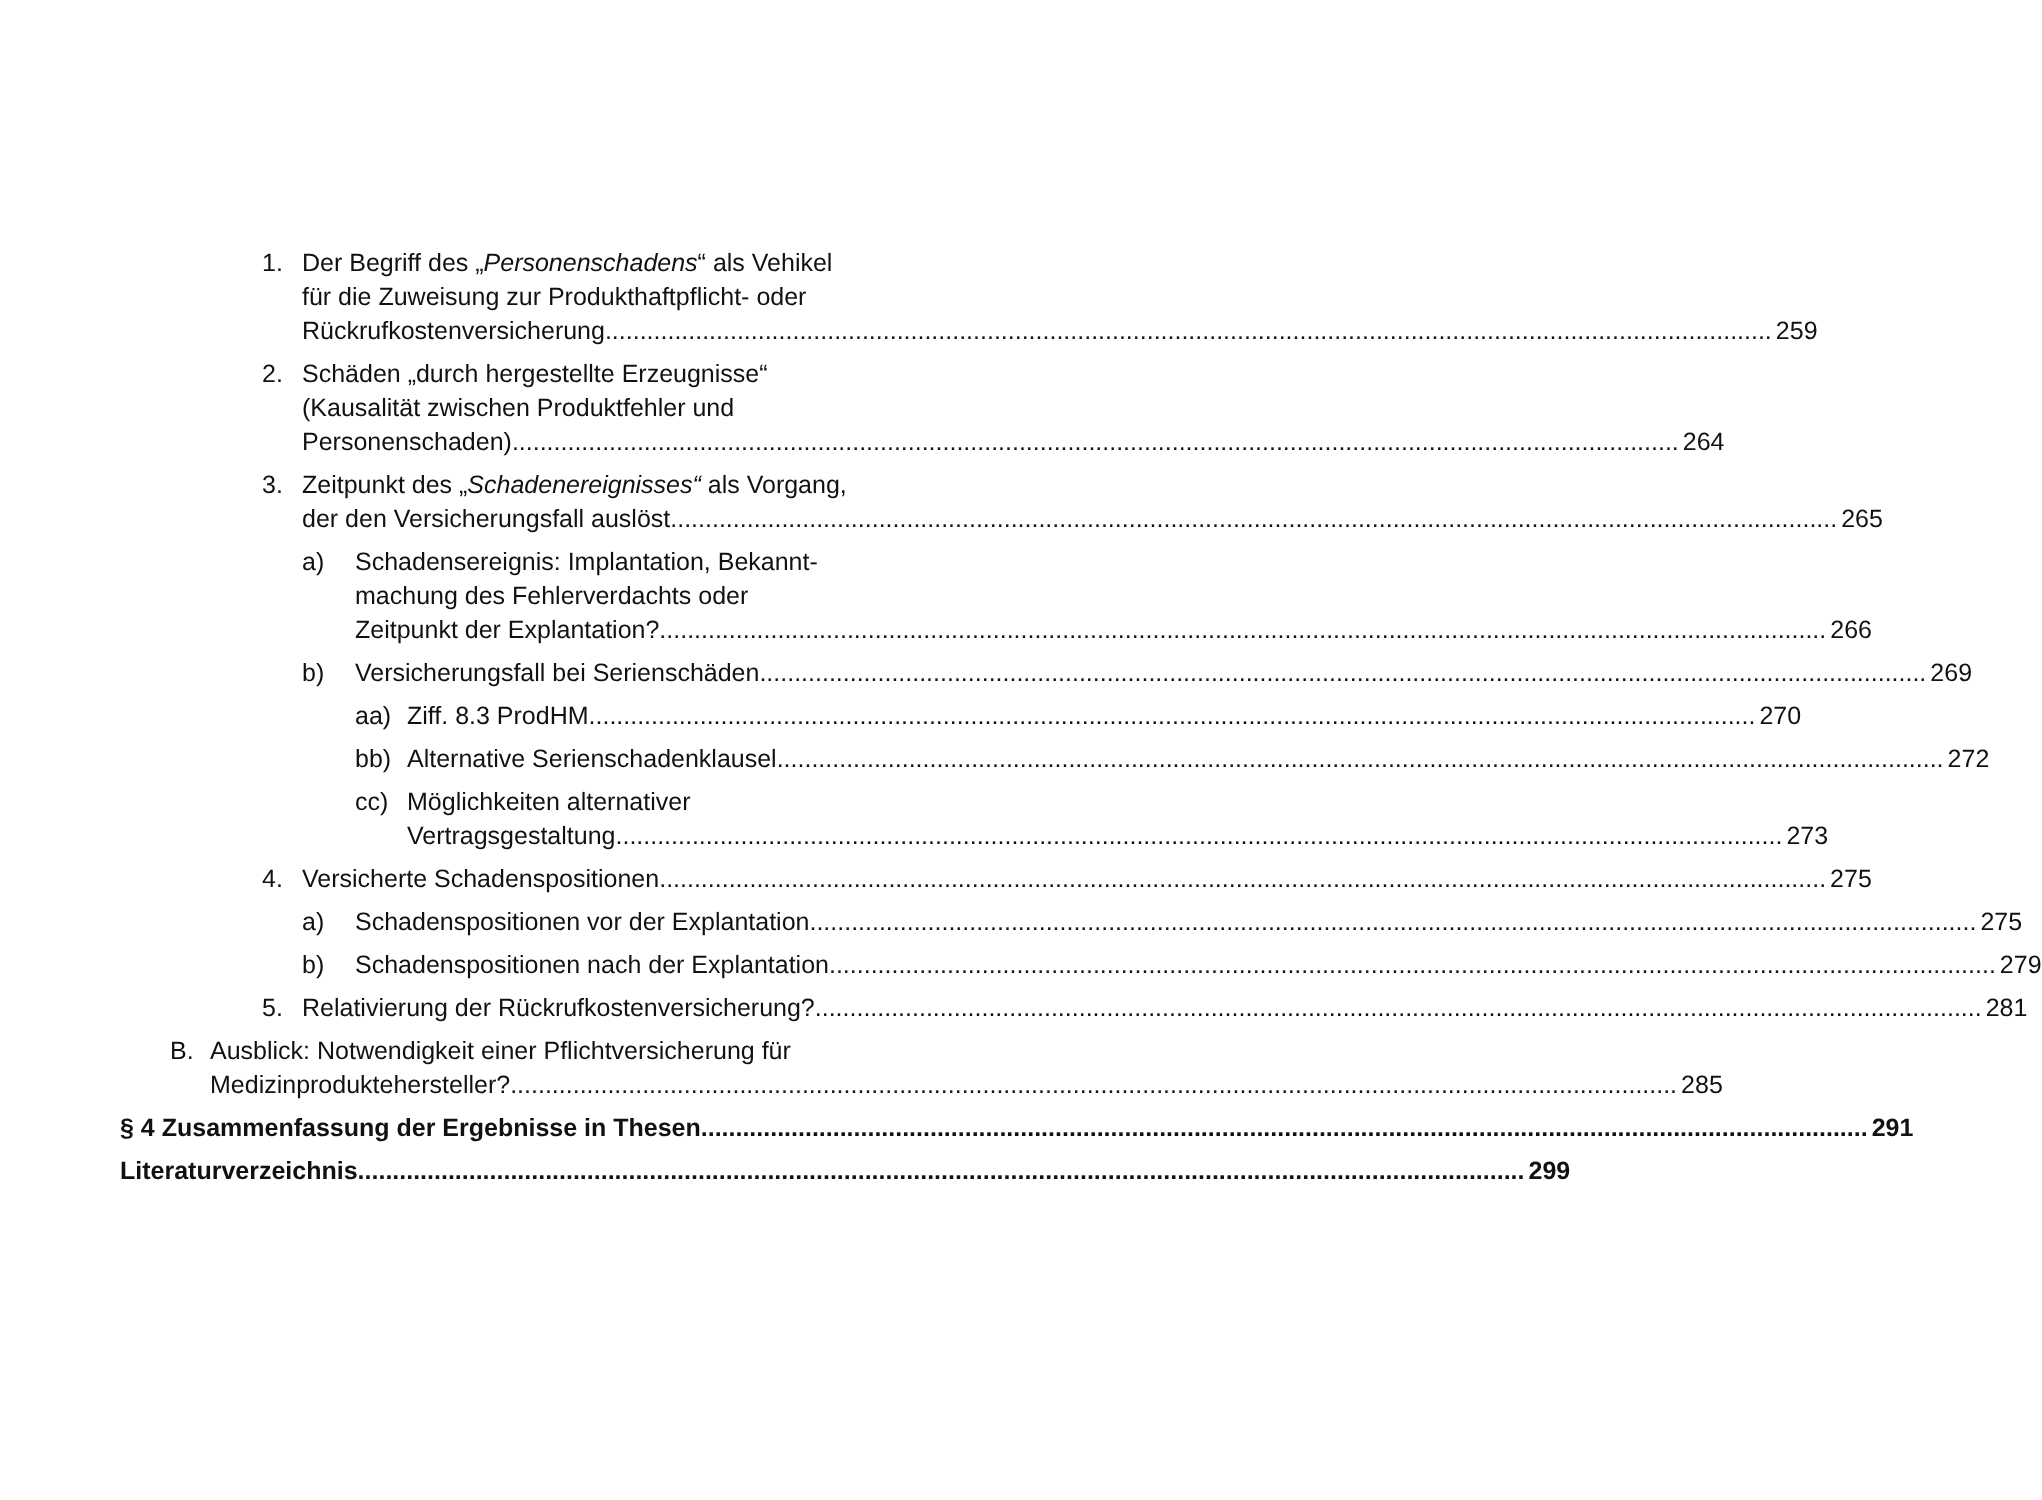1. Der Begriff des „Personenschadens“ als Vehikel
für die Zuweisung zur Produkthaftpflicht- oder
Rückrufkostenversicherung 259
2. Schäden „durch hergestellte Erzeugnisse“
(Kausalität zwischen Produktfehler und
Personenschaden) 264
3. Zeitpunkt des „Schadenereignisses“ als Vorgang,
der den Versicherungsfall auslöst 265
a) Schadensereignis: Implantation, Bekannt-
machung des Fehlerverdachts oder
Zeitpunkt der Explantation? 266
b) Versicherungsfall bei Serienschäden 269
aa) Ziff. 8.3 ProdHM 270
bb) Alternative Serienschadenklausel 272
cc) Möglichkeiten alternativer
Vertragsgestaltung 273
4. Versicherte Schadenspositionen 275
a) Schadenspositionen vor der Explantation 275
b) Schadenspositionen nach der Explantation 279
5. Relativierung der Rückrufkostenversicherung? 281
B. Ausblick: Notwendigkeit einer Pflichtversicherung für
Medizinproduktehersteller? 285
§ 4 Zusammenfassung der Ergebnisse in Thesen 291
Literaturverzeichnis 299